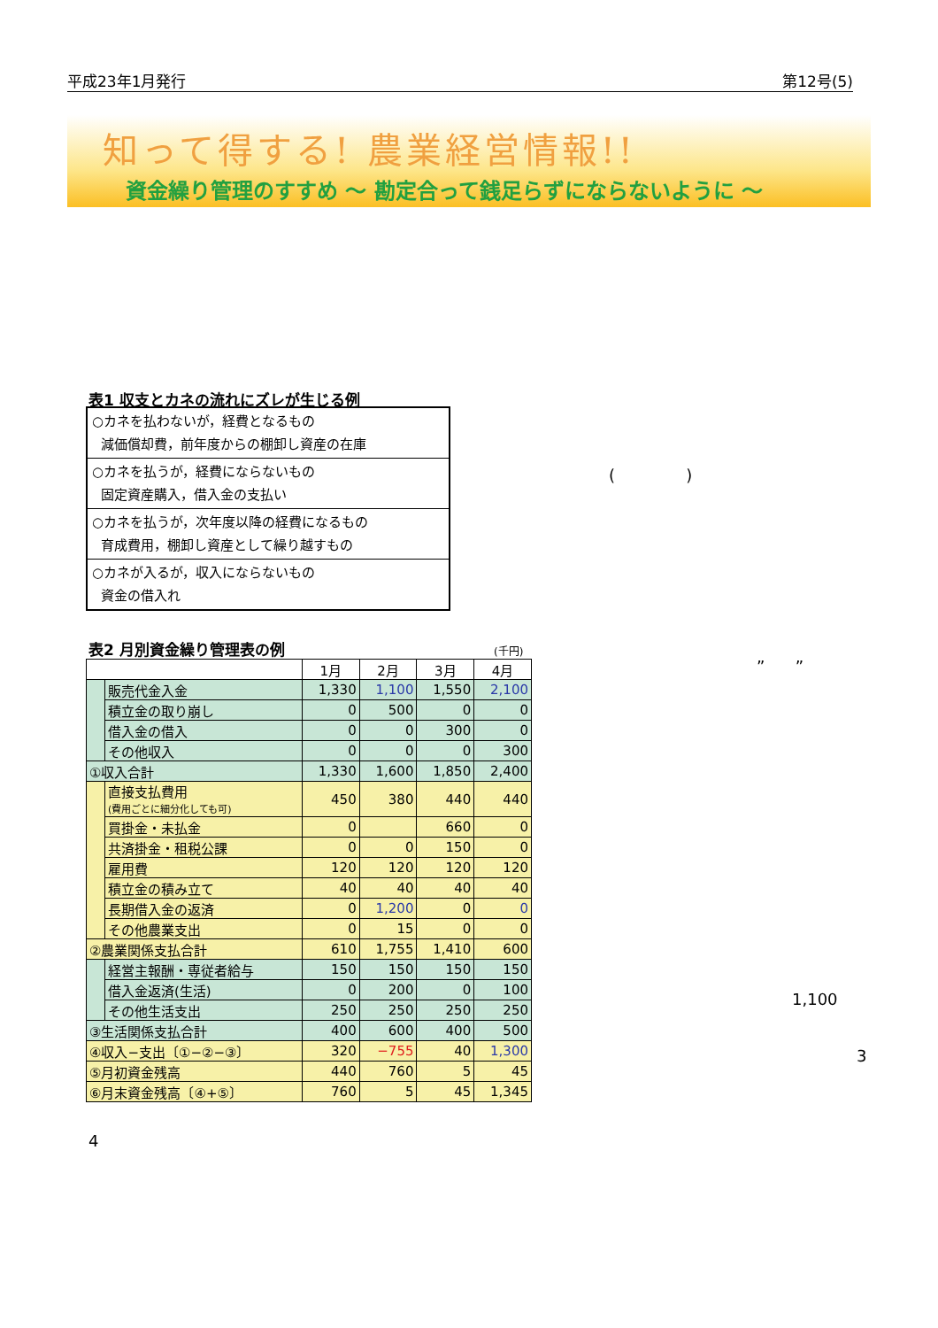平成23年1月発行 第12号(5)
知って得する! 農業経営情報!!
資金繰り管理のすすめ ～ 勘定合って銭足らずにならないように ～
表1 収支とカネの流れにズレが生じる例
| ○カネを払わないが，経費となるもの 減価償却費，前年度からの棚卸し資産の在庫 |
| ○カネを払うが，経費にならないもの 固定資産購入，借入金の支払い |
| ○カネを払うが，次年度以降の経費になるもの 育成費用，棚卸し資産として繰り越すもの |
| ○カネが入るが，収入にならないもの 資金の借入れ |
表2 月別資金繰り管理表の例 (千円)
| | | 1月 | 2月 | 3月 | 4月 |
| --- | --- | --- | --- | --- | --- |
| | 販売代金入金 | 1,330 | 1,100 | 1,550 | 2,100 |
| | 積立金の取り崩し | 0 | 500 | 0 | 0 |
| | 借入金の借入 | 0 | 0 | 300 | 0 |
| | その他収入 | 0 | 0 | 0 | 300 |
| ①収入合計 | | 1,330 | 1,600 | 1,850 | 2,400 |
| | 直接支払費用 (費用ごとに細分化しても可) | 450 | 380 | 440 | 440 |
| | 買掛金・未払金 | 0 | | 660 | 0 |
| | 共済掛金・租税公課 | 0 | 0 | 150 | 0 |
| | 雇用費 | 120 | 120 | 120 | 120 |
| | 積立金の積み立て | 40 | 40 | 40 | 40 |
| | 長期借入金の返済 | 0 | 1,200 | 0 | 0 |
| | その他農業支出 | 0 | 15 | 0 | 0 |
| ②農業関係支払合計 | | 610 | 1,755 | 1,410 | 600 |
| | 経営主報酬・専従者給与 | 150 | 150 | 150 | 150 |
| | 借入金返済(生活) | 0 | 200 | 0 | 100 |
| | その他生活支出 | 250 | 250 | 250 | 250 |
| ③生活関係支払合計 | | 400 | 600 | 400 | 500 |
| ④収入−支出〔①−②−③〕 | | 320 | −755 | 40 | 1,300 |
| ⑤月初資金残高 | | 440 | 760 | 5 | 45 |
| ⑥月末資金残高〔④+⑤〕 | | 760 | 5 | 45 | 1,345 |
( )
” ”
1,100
3
4